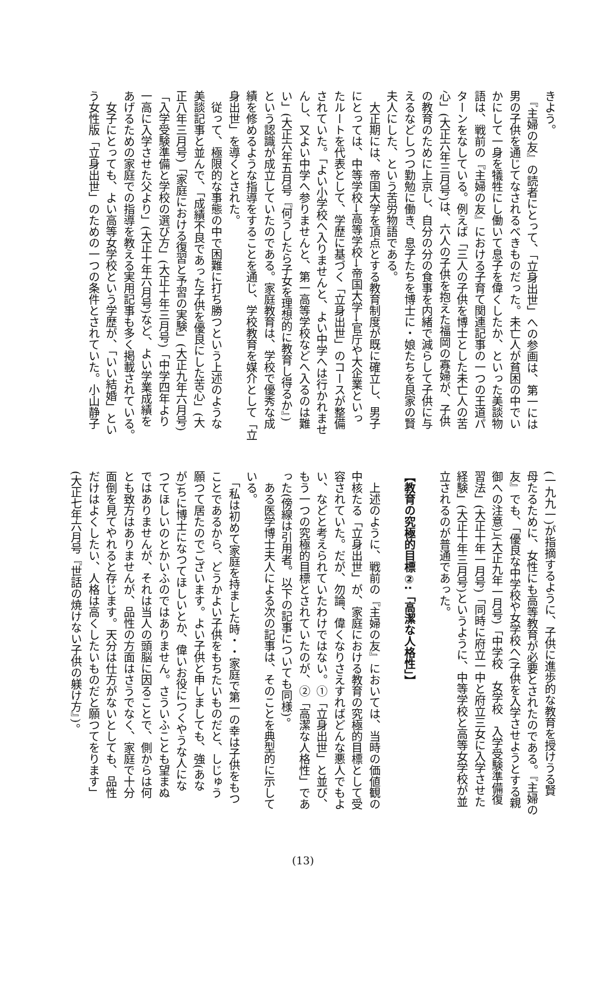きよう。
　『主婦の友』の読者にとって、「立身出世」への参画は、第一には
男の子供を通じてなされるべきものだった。未亡人が貧困の中でい
かにして一身を犠牲にし働いて息子を偉くしたか、といった美談物
語は、戦前の『主婦の友』における子育て関連記事の一つの王道パ
ターンをなしている。例えば「三人の子供を博士とした未亡人の苦
心」(大正六年三月号)は、六人の子供を抱えた福岡の寡婦が、子供
の教育のために上京し、自分の分の食事を内緒で減らして子供に与
えるなどしつつ勤勉に働き、息子たちを博士に・娘たちを良家の賢
夫人にした、という苦労物語である。
　大正期には、帝国大学を頂点とする教育制度が既に確立し、男子
にとっては、中等学校→高等学校→帝国大学→官庁や大企業といっ
たルートを代表として、学歴に基づく「立身出世」のコースが整備
されていた。「よい小学校へ入りませんと、よい中学へは行かれませ
んし、又よい中学へ参りませんと、第一高等学校などへ入るのは難
い」(大正六年五月号『何うしたら子女を理想的に教育し得るか』)
という認識が成立していたのである。家庭教育は、学校で優秀な成
績を修めるような指導をすることを通じ、学校教育を媒介として「立
身出世」を導くとされた。
　従って、極限的な事態の中で困難に打ち勝つという上述のような
美談記事と並んで、「成績不良であった子供を優良にした苦心」(大
正八年三月号)「家庭における復習と予習の実験」(大正九年六月号)
「入学受験準備と学校の選び方」(大正十年三月号)「中学四年より
一高に入学させた父より」(大正十年六月号)など、よい学業成績を
あげるための家庭での指導を教える実用記事も多く掲載されている。
　女子にとっても、よい高等女学校という学歴が、「いい結婚」とい
う女性版「立身出世」のための一つの条件とされていた。小山静子
(一九九一)が指摘するように、子供に進歩的な教育を授けうる賢
母たるために、女性にも高等教育が必要とされたのである。『主婦の
友』でも、「優良な中学校や女学校へ(子供を入学させようとする親
御への注意)」(大正九年一月号)「中学校　女学校　入学受験準備復
習法」(大正十年一月号)「同時に府立一中と府立三女に入学させた
経験」(大正十年三月号)というように、中等学校と高等女学校が並
立されるのが普通であった。
　
【教育の究極的目標②:「高潔な人格性」】
　
　上述のように、戦前の『主婦の友』においては、当時の価値観の
中核たる「立身出世」が、家庭における教育の究極的目標として受
容されていた。だが、勿論、偉くなりさえすればどんな悪人でもよ
い、などと考えられていたわけではない。①「立身出世」と並び、
もう一つの究極的目標とされていたのが、②「高潔な人格性」であ
った(傍線は引用者。以下の記事についても同様)。
　ある医学博士夫人による次の記事は、そのことを典型的に示して
いる。
　「私は初めて家庭を持ました時・・家庭で第一の幸は子供をもつ
ことであるから、どうかよい子供をもちたいものだと、しじゅう
願つて居たのでございます。よい子供と申しましても、強(あな
が)ちに博士になつてほしいとか、偉いお役につくやうな人にな
つてほしいのとかいふのではありません。さういふことも望まぬ
ではありませんが、それは当人の頭脳に因ることで、側からは何
とも致方はありませんが、品性の方面はさうでなく、家庭で十分
面倒を見てやれると存じます。天分は仕方がないとしても、品性
だけはよくしたい、人格は高くしたいものだと願つてをります」
(大正七年六月号『世話の焼けない子供の躾け方』)。
(13)